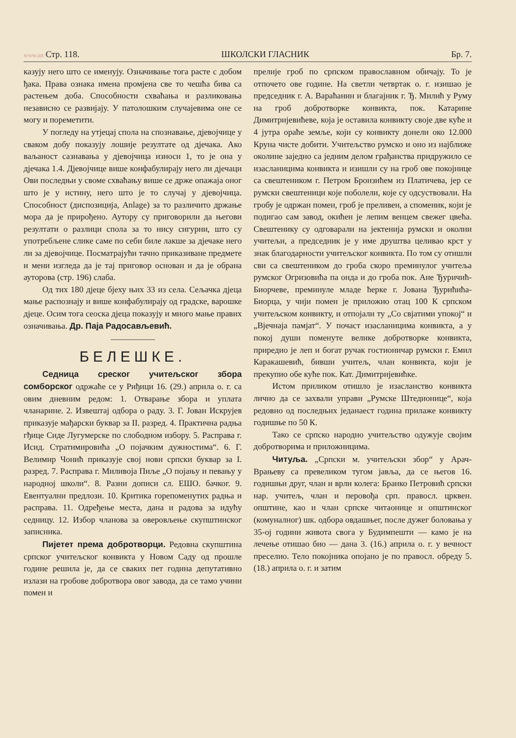www.un Стр. 118. ШКОЛСКИ ГЛАСНИК Бр. 7.
казују него што се именују. Означивање тога расте с добом ђака. Права ознака имена промјена све то чешћа бива са растењем доба. Способности схваћања и разликовања независно се развијају. У патолошким случајевима оне се могу и пореметити.
У погледу на утјецај спола на спознавање, дјевојчице у сваком добу показују лошије резултате од дјечака. Ако ваљаност сазнавања у дјевојчица износи 1, то је она у дјечака 1.4. Дјевојчице више конфабулирају него ли дјечаци Ови последњи у своме схваћању више се држе опажаја оног што је у истину, него што је то случај у дјевојчица. Способност (диспозиција, Anlage) за то различито држање мора да је прирођено. Аутору су приговорили да његови резултати о разлици спола за то нису сигурни, што су употребљене слике саме по себи биле лакше за дјечаке него ли за дјевојчице. Посматрајући тачно приказиване предмете и мени изгледа да је тај приговор основан и да је обрана ауторова (стр. 196) слаба.
Од тих 180 дјеце бјеху њих 33 из села. Сељачка дјеца мање распознају и више конфабулирају од градске, варошке дјеце. Осим тога сеоска дјеца показују и много мање правих означивања. Др. Паја Радосављевић.
БЕЛЕШКЕ.
Седница среског учитељског збора сомборског одржаће се у Риђици 16. (29.) априла о. г. са овим дневним редом: 1. Отварање збора и уплата чланарине. 2. Извештај одбора о раду. 3. Г. Јован Искрујев приказује мађарски буквар за II. разред. 4. Практична радња гђице Сиде Лугумерске по слободном избору. 5. Расправа г. Исид. Стратимировића „О појачким дужностима“. 6. Г. Велимир Чонић приказује свој нови српски буквар за I. разред. 7. Расправа г. Миливоја Пиље „О појању и певању у народној школи“. 8. Разни дописи сл. ЕШО. бачког. 9. Евентуални предлози. 10. Критика горепоменутих радња и расправа. 11. Одређење места, дана и радова за идућу седницу. 12. Избор чланова за оверовљење скупштинског записника.
Пијетет према добротворци. Редовна скупштина српског учитељског конвикта у Новом Саду од прошле године решила је, да се сваких пет година депутативно излази на гробове добротвора овог завода, да се тамо учини помен и
прелије гроб по српском православном обичају. То је отпочето ове године. На светли четвртак о. г. изишао је председник г. А. Вараћанин и благајник г. Ђ. Милић у Руму на гроб добротворке конвикта, пок. Катарине Димитријевићеве, која је оставила конвикту своје две куће и 4 јутра ораће земље, који су конвикту донели око 12.000 Круна чисте добити. Учитељство румско и оно из најближе околине заједно са једним делом грађанства придружило се изасланицима конвикта и изишли су на гроб ове покојнице са свештеником г. Петром Бронзићем из Платичева, јер се румски свештеници које поболели, које су одсуствовали. На гробу је одржан помен, гроб је преливен, а споменик, који је подигао сам завод, окићен је лепим венцем свежег цвећа. Свештенику су одговарали на јектенија румски и околни учитељи, а председник је у име друштва целивао крст у знак благодарности учитељског конвикта. По том су отишли сви са свештеником до гроба скоро преминулог учитеља румског Огризовића па онда и до гроба пок. Ане Ђуричић-Биорчеве, преминуле младе ћерке г. Јована Ђурићића-Биорца, у чији помен је приложио отац 100 К српском учитељском конвикту, и отпојали ту „Со свјатими упокој“ и „Вјечнаја памјат“. У почаст изасланицима конвикта, а у покој души поменуте велике добротворке конвикта, приредио је леп и богат ручак гостионичар румски г. Емил Каракашевић, бивши учитељ, члан конвикта, који је прекупио обе куће пок. Кат. Димитријевићке.
Истом приликом отишло је изасланство конвикта лично да се захвали управи „Румске Штедионице“, која редовно од последњих једанаест година прилаже конвикту годишње по 50 К.
Тако се српско народно учитељство одужује својим добротворима и приложницима.
Читуља. „Српски м. учитељски збор“ у Арач-Врањеву са превеликом тугом јавља, да се његов 16. годишњи друг, члан и врли колега: Бранко Петровић српски нар. учитељ, члан и перовођа срп. правосл. црквен. општине, као и члан српске читаонице и општинског (комуналног) шк. одбора овдашњег, после дужег боловања у 35-ој години живота свога у Будимпешти — камо је на лечење отишао био — дана 3. (16.) априла о. г. у вечност преселио. Тело покојника опојано је по правосл. обреду 5. (18.) априла о. г. и затим